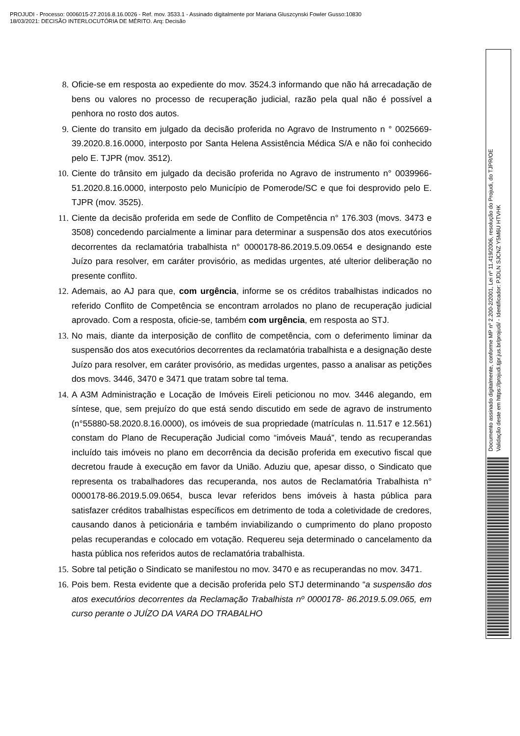PROJUDI - Processo: 0006015-27.2016.8.16.0026 - Ref. mov. 3533.1 - Assinado digitalmente por Mariana Gluszcynski Fowler Gusso:10830
18/03/2021: DECISÃO INTERLOCUTÓRIA DE MÉRITO. Arq: Decisão
8. Oficie-se em resposta ao expediente do mov. 3524.3 informando que não há arrecadação de bens ou valores no processo de recuperação judicial, razão pela qual não é possível a penhora no rosto dos autos.
9. Ciente do transito em julgado da decisão proferida no Agravo de Instrumento n ° 0025669-39.2020.8.16.0000, interposto por Santa Helena Assistência Médica S/A e não foi conhecido pelo E. TJPR (mov. 3512).
10. Ciente do trânsito em julgado da decisão proferida no Agravo de instrumento n° 0039966-51.2020.8.16.0000, interposto pelo Município de Pomerode/SC e que foi desprovido pelo E. TJPR (mov. 3525).
11. Ciente da decisão proferida em sede de Conflito de Competência n° 176.303 (movs. 3473 e 3508) concedendo parcialmente a liminar para determinar a suspensão dos atos executórios decorrentes da reclamatória trabalhista n° 0000178-86.2019.5.09.0654 e designando este Juízo para resolver, em caráter provisório, as medidas urgentes, até ulterior deliberação no presente conflito.
12. Ademais, ao AJ para que, com urgência, informe se os créditos trabalhistas indicados no referido Conflito de Competência se encontram arrolados no plano de recuperação judicial aprovado. Com a resposta, oficie-se, também com urgência, em resposta ao STJ.
13. No mais, diante da interposição de conflito de competência, com o deferimento liminar da suspensão dos atos executórios decorrentes da reclamatória trabalhista e a designação deste Juízo para resolver, em caráter provisório, as medidas urgentes, passo a analisar as petições dos movs. 3446, 3470 e 3471 que tratam sobre tal tema.
14. A A3M Administração e Locação de Imóveis Eireli peticionou no mov. 3446 alegando, em síntese, que, sem prejuízo do que está sendo discutido em sede de agravo de instrumento (n°55880-58.2020.8.16.0000), os imóveis de sua propriedade (matrículas n. 11.517 e 12.561) constam do Plano de Recuperação Judicial como “imóveis Mauá”, tendo as recuperandas incluído tais imóveis no plano em decorrência da decisão proferida em executivo fiscal que decretou fraude à execução em favor da União. Aduziu que, apesar disso, o Sindicato que representa os trabalhadores das recuperanda, nos autos de Reclamatória Trabalhista n° 0000178-86.2019.5.09.0654, busca levar referidos bens imóveis à hasta pública para satisfazer créditos trabalhistas específicos em detrimento de toda a coletividade de credores, causando danos à peticionária e também inviabilizando o cumprimento do plano proposto pelas recuperandas e colocado em votação. Requereu seja determinado o cancelamento da hasta pública nos referidos autos de reclamatória trabalhista.
15. Sobre tal petição o Sindicato se manifestou no mov. 3470 e as recuperandas no mov. 3471.
16. Pois bem. Resta evidente que a decisão proferida pelo STJ determinando “a suspensão dos atos executórios decorrentes da Reclamação Trabalhista nº 0000178- 86.2019.5.09.065, em curso perante o JUÍZO DA VARA DO TRABALHO
Documento assinado digitalmente, conforme MP nº 2.200-2/2001, Lei nº 11.419/2006, resolução do Projudi, do TJPR/OE
Validação deste em https://projudi.tjpr.jus.br/projudi/ - Identificador: PJDLN SJCNZ Y5M6U HTVHK